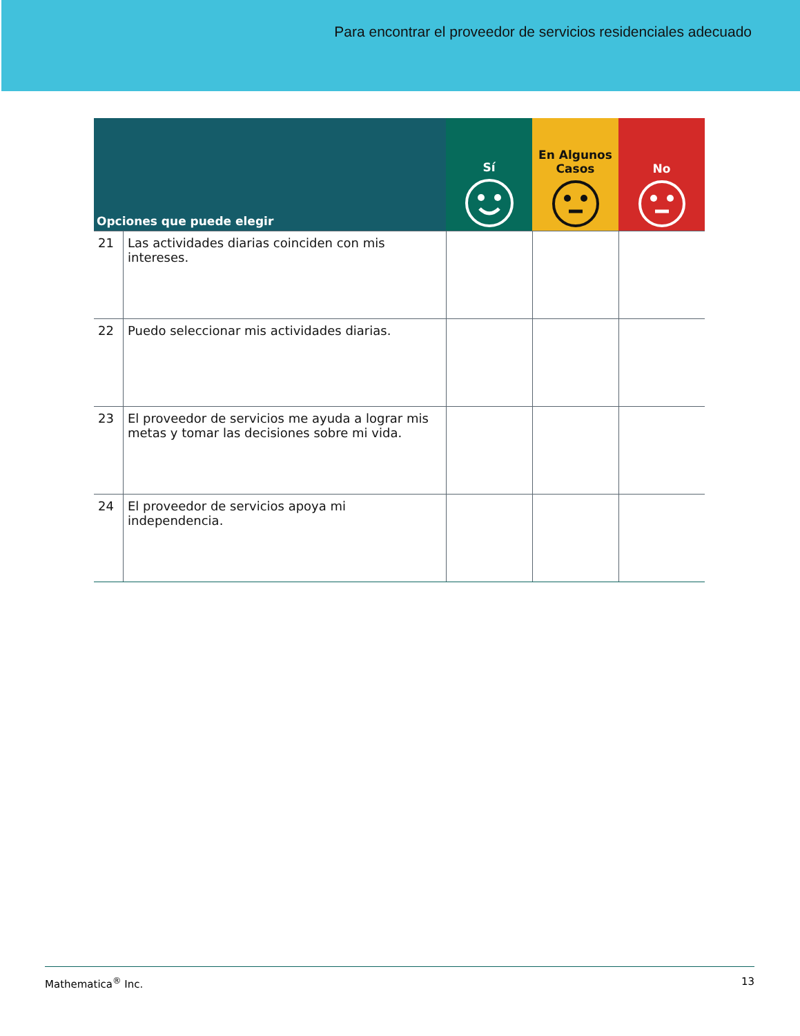Para encontrar el proveedor de servicios residenciales adecuado
| Opciones que puede elegir | | Sí | En Algunos Casos | No |
| --- | --- | --- | --- | --- |
| 21 | Las actividades diarias coinciden con mis intereses. | | | |
| 22 | Puedo seleccionar mis actividades diarias. | | | |
| 23 | El proveedor de servicios me ayuda a lograr mis metas y tomar las decisiones sobre mi vida. | | | |
| 24 | El proveedor de servicios apoya mi independencia. | | | |
Mathematica<sup>®</sup> Inc. 13